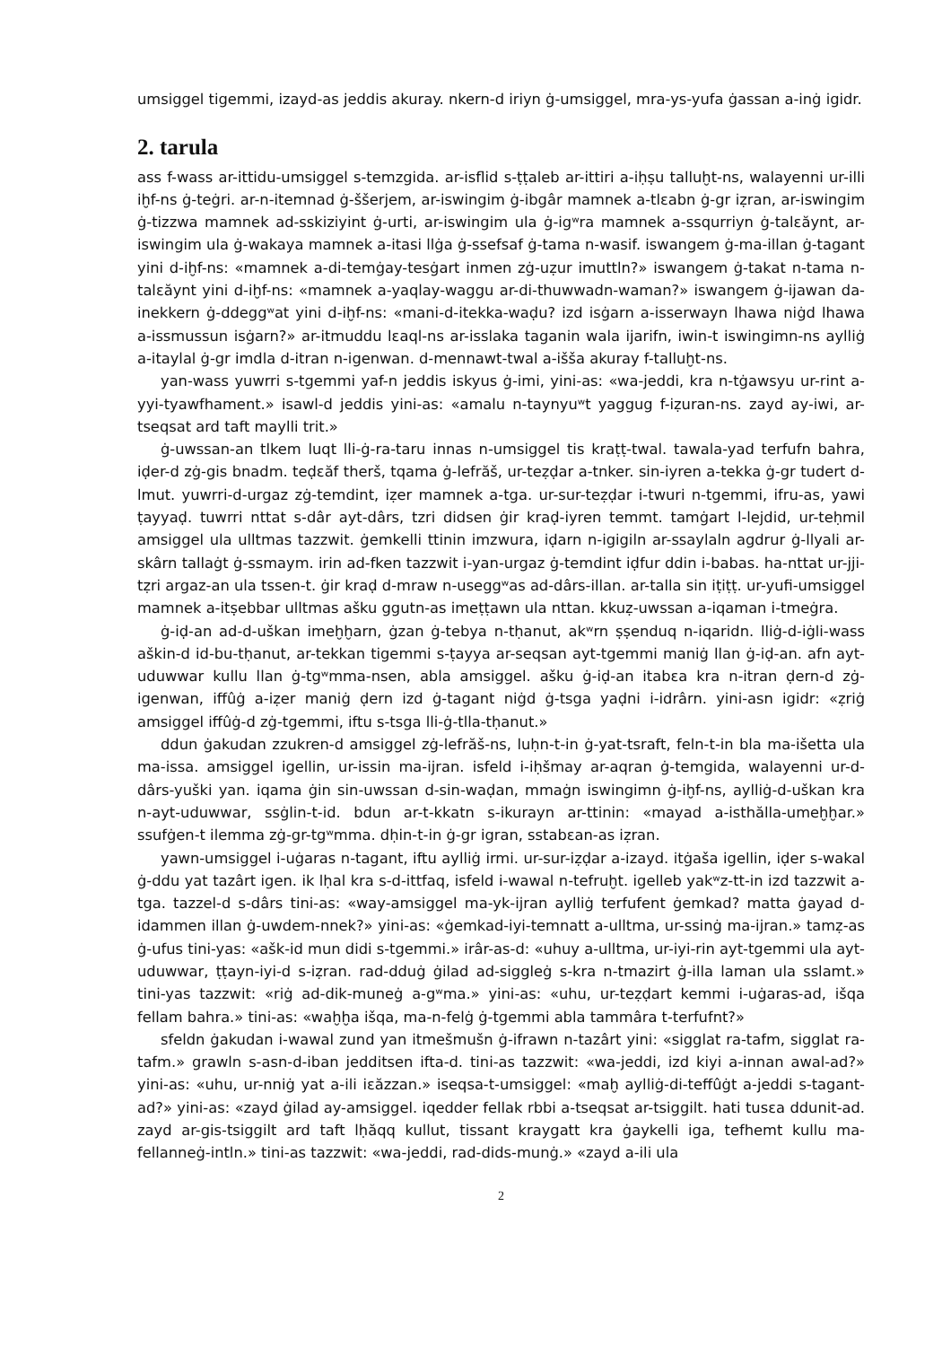umsiggel tigemmi, izayd-as jeddis akuray. nkern-d iriyn ġ-umsiggel, mra-ys-yufa ġassan a-inġ igidr.
2. tarula
ass f-wass ar-ittidu-umsiggel s-temzgida. ar-isflid s-ṭṭaleb ar-ittiri a-iḥṣu talluḫt-ns, walayenni ur-illi iḫf-ns ġ-teġri. ar-n-itemnad ġ-ššerjem, ar-iswingim ġ-ibgâr mamnek a-tlɛabn ġ-gr iẓran, ar-iswingim ġ-tizzwa mamnek ad-sskiziyint ġ-urti, ar-iswingim ula ġ-igʷra mamnek a-ssqurriyn ġ-talɛăynt, ar-iswingim ula ġ-wakaya mamnek a-itasi llġa ġ-ssefsaf ġ-tama n-wasif. iswangem ġ-ma-illan ġ-tagant yini d-iḫf-ns: «mamnek a-di-temġay-tesġart inmen zġ-uẓur imuttln?» iswangem ġ-takat n-tama n-talɛăynt yini d-iḫf-ns: «mamnek a-yaqlay-waggu ar-di-thuwwadn-waman?» iswangem ġ-ijawan da-inekkern ġ-ddeggʷat yini d-iḫf-ns: «mani-d-itekka-waḍu? izd isġarn a-isserwayn lhawa niġd lhawa a-issmussun isġarn?» ar-itmuddu lɛaql-ns ar-isslaka taganin wala ijarifn, iwin-t iswingimn-ns aylliġ a-itaylal ġ-gr imdla d-itran n-igenwan. d-mennawt-twal a-išša akuray f-talluḫt-ns.
yan-wass yuwrri s-tgemmi yaf-n jeddis iskyus ġ-imi, yini-as: «wa-jeddi, kra n-tġawsyu ur-rint a-yyi-tyawfhament.» isawl-d jeddis yini-as: «amalu n-taynyuʷt yaggug f-iẓuran-ns. zayd ay-iwi, ar-tseqsat ard taft maylli trit.»
ġ-uwssan-an tlkem luqt lli-ġ-ra-taru innas n-umsiggel tis kraṭṭ-twal. tawala-yad terfufn bahra, iḍer-d zġ-gis bnadm. teḍɛăf therš, tqama ġ-lefrăš, ur-teẓḍar a-tnker. sin-iyren a-tekka ġ-gr tudert d-lmut. yuwrri-d-urgaz zġ-temdint, iẓer mamnek a-tga. ur-sur-teẓḍar i-twuri n-tgemmi, ifru-as, yawi ṭayyaḍ. tuwrri nttat s-dâr ayt-dârs, tzri didsen ġir kraḍ-iyren temmt. tamġart l-lejdid, ur-teḥmil amsiggel ula ulltmas tazzwit. ġemkelli ttinin imzwura, iḍarn n-igigiln ar-ssaylaln agdrur ġ-llyali ar-skârn tallaġt ġ-ssmaym. irin ad-fken tazzwit i-yan-urgaz ġ-temdint iḍfur ddin i-babas. ha-nttat ur-jji-tẓri argaz-an ula tssen-t. ġir kraḍ d-mraw n-useggʷas ad-dârs-illan. ar-talla sin iṭiṭṭ. ur-yufi-umsiggel mamnek a-itṣebbar ulltmas ašku ggutn-as imeṭṭawn ula nttan. kkuẓ-uwssan a-iqaman i-tmeġra.
ġ-iḍ-an ad-d-uškan imeḫḫarn, ġzan ġ-tebya n-tḥanut, akʷrn ṣṣenduq n-iqaridn. lliġ-d-iġli-wass aškin-d id-bu-tḥanut, ar-tekkan tigemmi s-ṭayya ar-seqsan ayt-tgemmi maniġ llan ġ-iḍ-an. afn ayt-uduwwar kullu llan ġ-tgʷmma-nsen, abla amsiggel. ašku ġ-iḍ-an itabɛa kra n-itran ḍern-d zġ-igenwan, iffûġ a-iẓer maniġ ḍern izd ġ-tagant niġd ġ-tsga yaḍni i-idrârn. yini-asn igidr: «ẓriġ amsiggel iffûġ-d zġ-tgemmi, iftu s-tsga lli-ġ-tlla-tḥanut.»
ddun ġakudan zzukren-d amsiggel zġ-lefrăš-ns, luḥn-t-in ġ-yat-tsraft, feln-t-in bla ma-išetta ula ma-issa. amsiggel igellin, ur-issin ma-ijran. isfeld i-iḥšmay ar-aqran ġ-temgida, walayenni ur-d-dârs-yuški yan. iqama ġin sin-uwssan d-sin-waḍan, mmaġn iswingimn ġ-iḫf-ns, aylliġ-d-uškan kra n-ayt-uduwwar, ssġlin-t-id. bdun ar-t-kkatn s-ikurayn ar-ttinin: «mayad a-isthălla-umeḫḫar.» ssufġen-t ilemma zġ-gr-tgʷmma. dḥin-t-in ġ-gr igran, sstabɛan-as iẓran.
yawn-umsiggel i-uġaras n-tagant, iftu aylliġ irmi. ur-sur-iẓḍar a-izayd. itġaša igellin, iḍer s-wakal ġ-ddu yat tazârt igen. ik lḥal kra s-d-ittfaq, isfeld i-wawal n-tefruḫt. igelleb yakʷz-tt-in izd tazzwit a-tga. tazzel-d s-dârs tini-as: «way-amsiggel ma-yk-ijran aylliġ terfufent ġemkad? matta ġayad d-idammen illan ġ-uwdem-nnek?» yini-as: «ġemkad-iyi-temnatt a-ulltma, ur-ssinġ ma-ijran.» tamẓ-as ġ-ufus tini-yas: «ašk-id mun didi s-tgemmi.» irâr-as-d: «uhuy a-ulltma, ur-iyi-rin ayt-tgemmi ula ayt-uduwwar, ṭṭayn-iyi-d s-iẓran. rad-dduġ ġilad ad-siggleġ s-kra n-tmazirt ġ-illa laman ula sslamt.» tini-yas tazzwit: «riġ ad-dik-muneġ a-gʷma.» yini-as: «uhu, ur-teẓḍart kemmi i-uġaras-ad, išqa fellam bahra.» tini-as: «waḫḫa išqa, ma-n-felġ ġ-tgemmi abla tammâra t-terfufnt?»
sfeldn ġakudan i-wawal zund yan itmešmušn ġ-ifrawn n-tazârt yini: «sigglat ra-tafm, sigglat ra-tafm.» grawln s-asn-d-iban jedditsen ifta-d. tini-as tazzwit: «wa-jeddi, izd kiyi a-innan awal-ad?» yini-as: «uhu, ur-nniġ yat a-ili iɛăzzan.» iseqsa-t-umsiggel: «maḫ aylliġ-di-teffûġt a-jeddi s-tagant-ad?» yini-as: «zayd ġilad ay-amsiggel. iqedder fellak rbbi a-tseqsat ar-tsiggilt. hati tusɛa ddunit-ad. zayd ar-gis-tsiggilt ard taft lḥăqq kullut, tissant kraygatt kra ġaykelli iga, tefhemt kullu ma-fellanneġ-intln.» tini-as tazzwit: «wa-jeddi, rad-dids-munġ.» «zayd a-ili ula
2